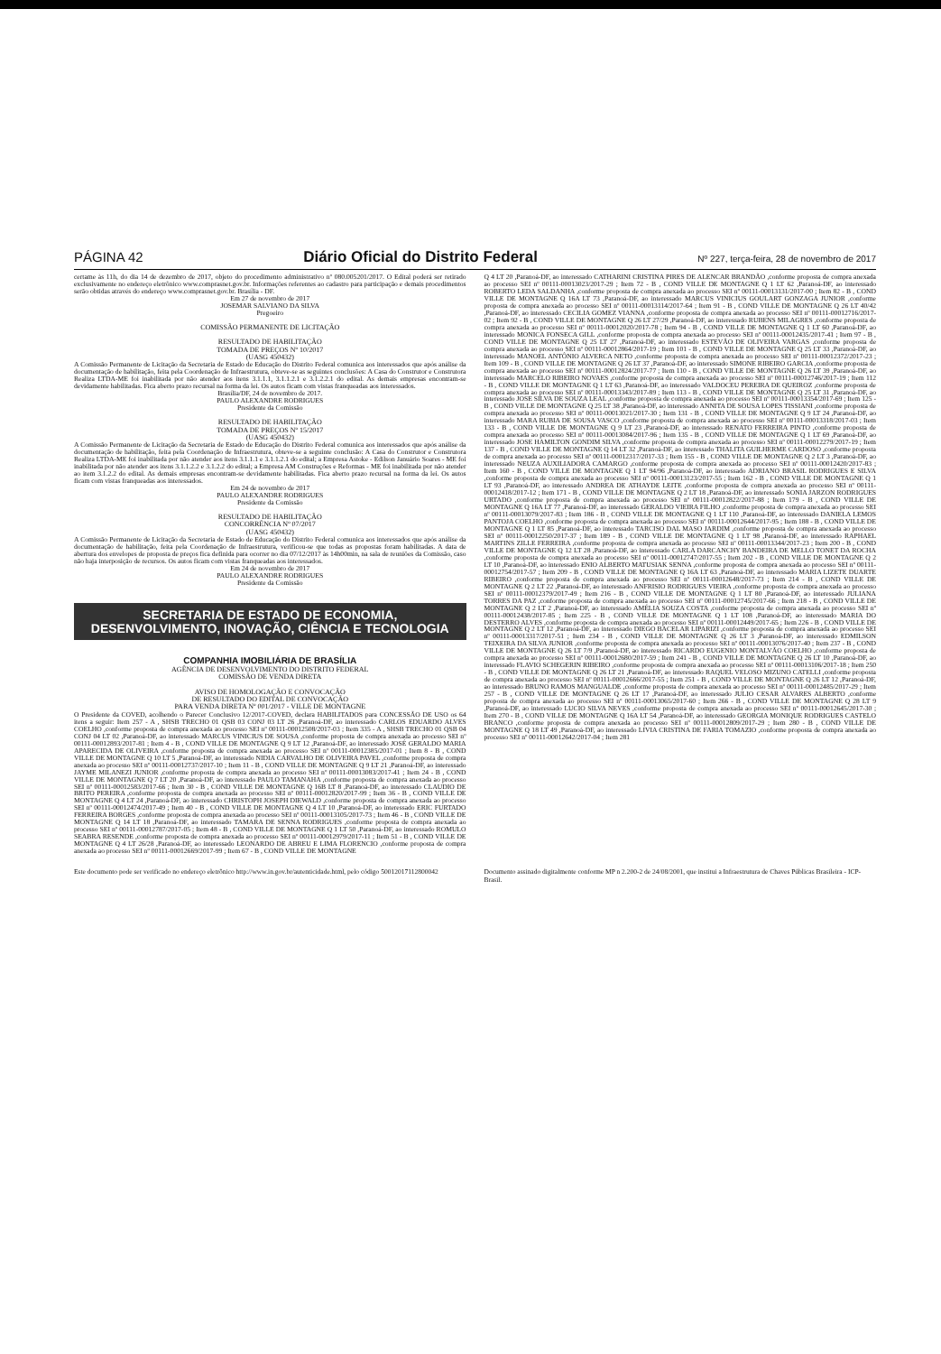PÁGINA 42 Diário Oficial do Distrito Federal Nº 227, terça-feira, 28 de novembro de 2017
certame às 11h, do dia 14 de dezembro de 2017, objeto do procedimento administrativo nº 080.005201/2017. O Edital poderá ser retirado exclusivamente no endereço eletrônico www.comprasnet.gov.br. Informações referentes ao cadastro para participação e demais procedimentos serão obtidas através do endereço www.comprasnet.gov.br. Brasília - DF.
Em 27 de novembro de 2017
JOSEMAR SALVIANO DA SILVA
Pregoeiro
COMISSÃO PERMANENTE DE LICITAÇÃO
RESULTADO DE HABILITAÇÃO
TOMADA DE PREÇOS Nº 10/2017
(UASG 450432)
A Comissão Permanente de Licitação da Secretaria de Estado de Educação do Distrito Federal comunica aos interessados que após análise da documentação de habilitação, feita pela Coordenação de Infraestrutura, obteve-se as seguintes conclusões: A Casa do Construtor e Construtora Realiza LTDA-ME foi inabilitada por não atender aos itens 3.1.1.1, 3.1.1.2.1 e 3.1.2.2.1 do edital. As demais empresas encontram-se devidamente habilitadas. Fica aberto prazo recursal na forma da lei. Os autos ficam com vistas franqueadas aos interessados.
Brasília/DF, 24 de novembro de 2017.
PAULO ALEXANDRE RODRIGUES
Presidente da Comissão
RESULTADO DE HABILITAÇÃO
TOMADA DE PREÇOS Nº 15/2017
(UASG 450432)
A Comissão Permanente de Licitação da Secretaria de Estado de Educação do Distrito Federal comunica aos interessados que após análise da documentação de habilitação, feita pela Coordenação de Infraestrutura, obteve-se a seguinte conclusão: A Casa do Construtor e Construtora Realiza LTDA-ME foi inabilitada por não atender aos itens 3.1.1.1 e 3.1.1.2.1 do edital; a Empresa Astoke - Edilson Januário Soares - ME foi inabilitada por não atender aos itens 3.1.1.2.2 e 3.1.2.2 do edital; a Empresa AM Construções e Reformas - ME foi inabilitada por não atender ao item 3.1.2.2 do edital. As demais empresas encontram-se devidamente habilitadas. Fica aberto prazo recursal na forma da lei. Os autos ficam com vistas franqueadas aos interessados.
Em 24 de novembro de 2017
PAULO ALEXANDRE RODRIGUES
Presidente da Comissão
RESULTADO DE HABILITAÇÃO
CONCORRÊNCIA Nº 07/2017
(UASG 450432)
A Comissão Permanente de Licitação da Secretaria de Estado de Educação do Distrito Federal comunica aos interessados que após análise da documentação de habilitação, feita pela Coordenação de Infraestrutura, verificou-se que todas as propostas foram habilitadas. A data de abertura dos envelopes de proposta de preços fica definida para ocorrer no dia 07/12/2017 às 14h00min, na sala de reuniões da Comissão, caso não haja interposição de recursos. Os autos ficam com vistas franqueadas aos interessados.
Em 24 de novembro de 2017
PAULO ALEXANDRE RODRIGUES
Presidente da Comissão
SECRETARIA DE ESTADO DE ECONOMIA, DESENVOLVIMENTO, INOVAÇÃO, CIÊNCIA E TECNOLOGIA
COMPANHIA IMOBILIÁRIA DE BRASÍLIA
AGÊNCIA DE DESENVOLVIMENTO DO DISTRITO FEDERAL
COMISSÃO DE VENDA DIRETA
AVISO DE HOMOLOGAÇÃO E CONVOCAÇÃO
DE RESULTADO DO EDITAL DE CONVOCAÇÃO
PARA VENDA DIRETA Nº 001/2017 - VILLE DE MONTAGNE
O Presidente da COVED, acolhendo o Parecer Conclusivo 12/2017-COVED, declara HABILITADOS para CONCESSÃO DE USO os 64 itens a seguir: Item 257 - A , SHSB TRECHO 01 QSB 03 CONJ 03 LT 26 ,Paranoá-DF, ao interessado CARLOS EDUARDO ALVES COELHO ,conforme proposta de compra anexada ao processo SEI nº 00111-00012508/2017-03 ; Item 335 - A , SHSB TRECHO 01 QSB 04 CONJ 04 LT 02 ,Paranoá-DF, ao interessado MARCUS VINICIUS DE SOUSA ,conforme proposta de compra anexada ao processo SEI nº 00111-00012893/2017-81 ; Item 4 - B , COND VILLE DE MONTAGNE Q 9 LT 12 ,Paranoá-DF, ao interessado JOSÉ GERALDO MARIA APARECIDA DE OLIVEIRA ,conforme proposta de compra anexada ao processo SEI nº 00111-00012385/2017-01 ; Item 8 - B , COND VILLE DE MONTAGNE Q 10 LT 5 ,Paranoá-DF, ao interessado NIDIA CARVALHO DE OLIVEIRA PAVEL ,conforme proposta de compra anexada ao processo SEI nº 00111-00012737/2017-10 ; Item 11 - B , COND VILLE DE MONTAGNE Q 9 LT 21 ,Paranoá-DF, ao interessado JAYME MILANEZI JUNIOR ,conforme proposta de compra anexada ao processo SEI nº 00111-00013083/2017-41 ; Item 24 - B , COND VILLE DE MONTAGNE Q 7 LT 20 ,Paranoá-DF, ao interessado PAULO TAMANAHA ,conforme proposta de compra anexada ao processo SEI nº 00111-00012583/2017-66 ; Item 30 - B , COND VILLE DE MONTAGNE Q 16B LT 8 ,Paranoá-DF, ao interessado CLAUDIO DE BRITO PEREIRA ,conforme proposta de compra anexada ao processo SEI nº 00111-00012820/2017-99 ; Item 36 - B , COND VILLE DE MONTAGNE Q 4 LT 24 ,Paranoá-DF, ao interessado CHRISTOPH JOSEPH DIEWALD ,conforme proposta de compra anexada ao processo SEI nº 00111-00012474/2017-49 ; Item 40 - B , COND VILLE DE MONTAGNE Q 4 LT 10 ,Paranoá-DF, ao interessado ERIC FURTADO FERREIRA BORGES ,conforme proposta de compra anexada ao processo SEI nº 00111-00013105/2017-73 ; Item 46 - B , COND VILLE DE MONTAGNE Q 14 LT 18 ,Paranoá-DF, ao interessado TAMARA DE SENNA RODRIGUES ,conforme proposta de compra anexada ao processo SEI nº 00111-00012787/2017-05 ; Item 48 - B , COND VILLE DE MONTAGNE Q 1 LT 50 ,Paranoá-DF, ao interessado ROMULO SEABRA RESENDE ,conforme proposta de compra anexada ao processo SEI nº 00111-00012979/2017-11 ; Item 51 - B , COND VILLE DE MONTAGNE Q 4 LT 26/28 ,Paranoá-DF, ao interessado LEONARDO DE ABREU E LIMA FLORENCIO ,conforme proposta de compra anexada ao processo SEI nº 00111-00012669/2017-99 ; Item 67 - B , COND VILLE DE MONTAGNE
Q 4 LT 20 ,Paranoá-DF, ao interessado CATHARINI CRISTINA PIRES DE ALENCAR BRANDÃO ,conforme proposta de compra anexada ao processo SEI nº 00111-00013023/2017-29 ; Item 72 - B , COND VILLE DE MONTAGNE Q 1 LT 62 ,Paranoá-DF, ao interessado ROBERTO LEDA SALDANHA ,conforme proposta de compra anexada ao processo SEI nº 00111-00013131/2017-00 ; Item 82 - B , COND VILLE DE MONTAGNE Q 16A LT 73 ,Paranoá-DF, ao interessado MARCUS VINICIUS GOULART GONZAGA JUNIOR ,conforme proposta de compra anexada ao processo SEI nº 00111-00013114/2017-64 ; Item 91 - B , COND VILLE DE MONTAGNE Q 26 LT 40/42 ,Paranoá-DF, ao interessado CECILIA GOMEZ VIANNA ,conforme proposta de compra anexada ao processo SEI nº 00111-00012716/2017-02 ; Item 92 - B , COND VILLE DE MONTAGNE Q 26 LT 27/29 ,Paranoá-DF, ao interessado RUBENS MILAGRES ,conforme proposta de compra anexada ao processo SEI nº 00111-00012020/2017-78 ; Item 94 - B , COND VILLE DE MONTAGNE Q 1 LT 60 ,Paranoá-DF, ao interessado MONICA FONSECA GILL ,conforme proposta de compra anexada ao processo SEI nº 00111-00012435/2017-41 ; Item 97 - B , COND VILLE DE MONTAGNE Q 25 LT 27 ,Paranoá-DF, ao interessado ESTEVÃO DE OLIVEIRA VARGAS ,conforme proposta de compra anexada ao processo SEI nº 00111-00012864/2017-19 ; Item 101 - B , COND VILLE DE MONTAGNE Q 25 LT 33 ,Paranoá-DF, ao interessado MANOEL ANTÔNIO ALVERCA NETO ,conforme proposta de compra anexada ao processo SEI nº 00111-00012372/2017-23 ; Item 109 - B , COND VILLE DE MONTAGNE Q 26 LT 37 ,Paranoá-DF, ao interessado SIMONE RIBEIRO GARCIA ,conforme proposta de compra anexada ao processo SEI nº 00111-00012824/2017-77 ; Item 110 - B , COND VILLE DE MONTAGNE Q 26 LT 39 ,Paranoá-DF, ao interessado MARCELO RIBEIRO NOVAES ,conforme proposta de compra anexada ao processo SEI nº 00111-00012746/2017-19 ; Item 112 - B , COND VILLE DE MONTAGNE Q 1 LT 63 ,Paranoá-DF, ao interessado VALDOCEU PEREIRA DE QUEIROZ ,conforme proposta de compra anexada ao processo SEI nº 00111-00013343/2017-89 ; Item 113 - B , COND VILLE DE MONTAGNE Q 25 LT 31 ,Paranoá-DF, ao interessado JOSE SILVA DE SOUZA LEAL ,conforme proposta de compra anexada ao processo SEI nº 00111-00013354/2017-69 ; Item 125 - B , COND VILLE DE MONTAGNE Q 25 LT 38 ,Paranoá-DF, ao interessado ANNITA DE SOUSA LOPES TISSIANI ,conforme proposta de compra anexada ao processo SEI nº 00111-00013021/2017-30 ; Item 131 - B , COND VILLE DE MONTAGNE Q 9 LT 24 ,Paranoá-DF, ao interessado MARA RUBIA DE SOUSA VASCO ,conforme proposta de compra anexada ao processo SEI nº 00111-00013318/2017-03 ; Item 133 - B , COND VILLE DE MONTAGNE Q 9 LT 23 ,Paranoá-DF, ao interessado RENATO FERREIRA PINTO ,conforme proposta de compra anexada ao processo SEI nº 00111-00013084/2017-96 ; Item 135 - B , COND VILLE DE MONTAGNE Q 1 LT 69 ,Paranoá-DF, ao interessado JOSE HAMILTON GONDIM SILVA ,conforme proposta de compra anexada ao processo SEI nº 00111-00012279/2017-19 ; Item 137 - B , COND VILLE DE MONTAGNE Q 14 LT 32 ,Paranoá-DF, ao interessado THALITA GUILHERME CARDOSO ,conforme proposta de compra anexada ao processo SEI nº 00111-00012317/2017-33 ; Item 155 - B , COND VILLE DE MONTAGNE Q 2 LT 3 ,Paranoá-DF, ao interessado NEUZA AUXILIADORA CAMARGO ,conforme proposta de compra anexada ao processo SEI nº 00111-00012420/2017-83 ; Item 160 - B , COND VILLE DE MONTAGNE Q 1 LT 94/96 ,Paranoá-DF, ao interessado ADRIANO BRASIL RODRIGUES E SILVA ,conforme proposta de compra anexada ao processo SEI nº 00111-00013123/2017-55 ; Item 162 - B , COND VILLE DE MONTAGNE Q 1 LT 93 ,Paranoá-DF, ao interessado ANDREA DE ATHAYDE LEITE ,conforme proposta de compra anexada ao processo SEI nº 00111-00012418/2017-12 ; Item 171 - B , COND VILLE DE MONTAGNE Q 2 LT 18 ,Paranoá-DF, ao interessado SONIA JARZON RODRIGUES URTADO ,conforme proposta de compra anexada ao processo SEI nº 00111-00012822/2017-88 ; Item 179 - B , COND VILLE DE MONTAGNE Q 16A LT 77 ,Paranoá-DF, ao interessado GERALDO VIEIRA FILHO ,conforme proposta de compra anexada ao processo SEI nº 00111-00013079/2017-83 ; Item 186 - B , COND VILLE DE MONTAGNE Q 1 LT 110 ,Paranoá-DF, ao interessado DANIELA LEMOS PANTOJA COELHO ,conforme proposta de compra anexada ao processo SEI nº 00111-00012644/2017-95 ; Item 188 - B , COND VILLE DE MONTAGNE Q 1 LT 85 ,Paranoá-DF, ao interessado TARCISO DAL MASO JARDIM ,conforme proposta de compra anexada ao processo SEI nº 00111-00012250/2017-37 ; Item 189 - B , COND VILLE DE MONTAGNE Q 1 LT 98 ,Paranoá-DF, ao interessado RAPHAEL MARTINS ZILLE FERREIRA ,conforme proposta de compra anexada ao processo SEI nº 00111-00013344/2017-23 ; Item 200 - B , COND VILLE DE MONTAGNE Q 12 LT 28 ,Paranoá-DF, ao interessado CARLA DARCANCHY BANDEIRA DE MELLO TONET DA ROCHA ,conforme proposta de compra anexada ao processo SEI nº 00111-00012747/2017-55 ; Item 202 - B , COND VILLE DE MONTAGNE Q 2 LT 10 ,Paranoá-DF, ao interessado ENIO ALBERTO MATUSIAK SENNA ,conforme proposta de compra anexada ao processo SEI nº 00111-00012754/2017-57 ; Item 209 - B , COND VILLE DE MONTAGNE Q 16A LT 63 ,Paranoá-DF, ao interessado MARIA LIZETE DUARTE RIBEIRO ,conforme proposta de compra anexada ao processo SEI nº 00111-00012648/2017-73 ; Item 214 - B , COND VILLE DE MONTAGNE Q 2 LT 22 ,Paranoá-DF, ao interessado ANFRISIO RODRIGUES VIEIRA ,conforme proposta de compra anexada ao processo SEI nº 00111-00012379/2017-49 ; Item 216 - B , COND VILLE DE MONTAGNE Q 1 LT 80 ,Paranoá-DF, ao interessado JULIANA TORRES DA PAZ ,conforme proposta de compra anexada ao processo SEI nº 00111-00012745/2017-66 ; Item 218 - B , COND VILLE DE MONTAGNE Q 2 LT 2 ,Paranoá-DF, ao interessado AMÉLIA SOUZA COSTA ,conforme proposta de compra anexada ao processo SEI nº 00111-00012438/2017-85 ; Item 225 - B , COND VILLE DE MONTAGNE Q 1 LT 108 ,Paranoá-DF, ao interessado MARIA DO DESTERRO ALVES ,conforme proposta de compra anexada ao processo SEI nº 00111-00012449/2017-65 ; Item 226 - B , COND VILLE DE MONTAGNE Q 2 LT 12 ,Paranoá-DF, ao interessado DIEGO BACELAR LIPARIZI ,conforme proposta de compra anexada ao processo SEI nº 00111-00013317/2017-51 ; Item 234 - B , COND VILLE DE MONTAGNE Q 26 LT 3 ,Paranoá-DF, ao interessado EDMILSON TEIXEIRA DA SILVA JUNIOR ,conforme proposta de compra anexada ao processo SEI nº 00111-00013076/2017-40 ; Item 237 - B , COND VILLE DE MONTAGNE Q 26 LT 7/9 ,Paranoá-DF, ao interessado RICARDO EUGENIO MONTALVÃO COELHO ,conforme proposta de compra anexada ao processo SEI nº 00111-00012680/2017-59 ; Item 241 - B , COND VILLE DE MONTAGNE Q 26 LT 10 ,Paranoá-DF, ao interessado FLAVIO SCHEGERIN RIBEIRO ,conforme proposta de compra anexada ao processo SEI nº 00111-00013106/2017-18 ; Item 250 - B , COND VILLE DE MONTAGNE Q 26 LT 21 ,Paranoá-DF, ao interessado RAQUEL VELOSO MIZUNO CATELLI ,conforme proposta de compra anexada ao processo SEI nº 00111-00012666/2017-55 ; Item 251 - B , COND VILLE DE MONTAGNE Q 26 LT 12 ,Paranoá-DF, ao interessado BRUNO RAMOS MANGUALDE ,conforme proposta de compra anexada ao processo SEI nº 00111-00012485/2017-29 ; Item 257 - B , COND VILLE DE MONTAGNE Q 26 LT 17 ,Paranoá-DF, ao interessado JULIO CESAR ALVARES ALBERTO ,conforme proposta de compra anexada ao processo SEI nº 00111-00013065/2017-60 ; Item 266 - B , COND VILLE DE MONTAGNE Q 28 LT 9 ,Paranoá-DF, ao interessado LUCIO SILVA NEVES ,conforme proposta de compra anexada ao processo SEI nº 00111-00012645/2017-30 ; Item 270 - B , COND VILLE DE MONTAGNE Q 16A LT 54 ,Paranoá-DF, ao interessado GEORGIA MONIQUE RODRIGUES CASTELO BRANCO ,conforme proposta de compra anexada ao processo SEI nº 00111-00012809/2017-29 ; Item 280 - B , COND VILLE DE MONTAGNE Q 18 LT 49 ,Paranoá-DF, ao interessado LIVIA CRISTINA DE FARIA TOMAZIO ,conforme proposta de compra anexada ao processo SEI nº 00111-00012642/2017-04 ; Item 281
Este documento pode ser verificado no endereço eletrônico http://www.in.gov.br/autenticidade.html, pelo código 50012017112800042
Documento assinado digitalmente conforme MP n 2.200-2 de 24/08/2001, que institui a Infraestrutura de Chaves Públicas Brasileira - ICP-Brasil.